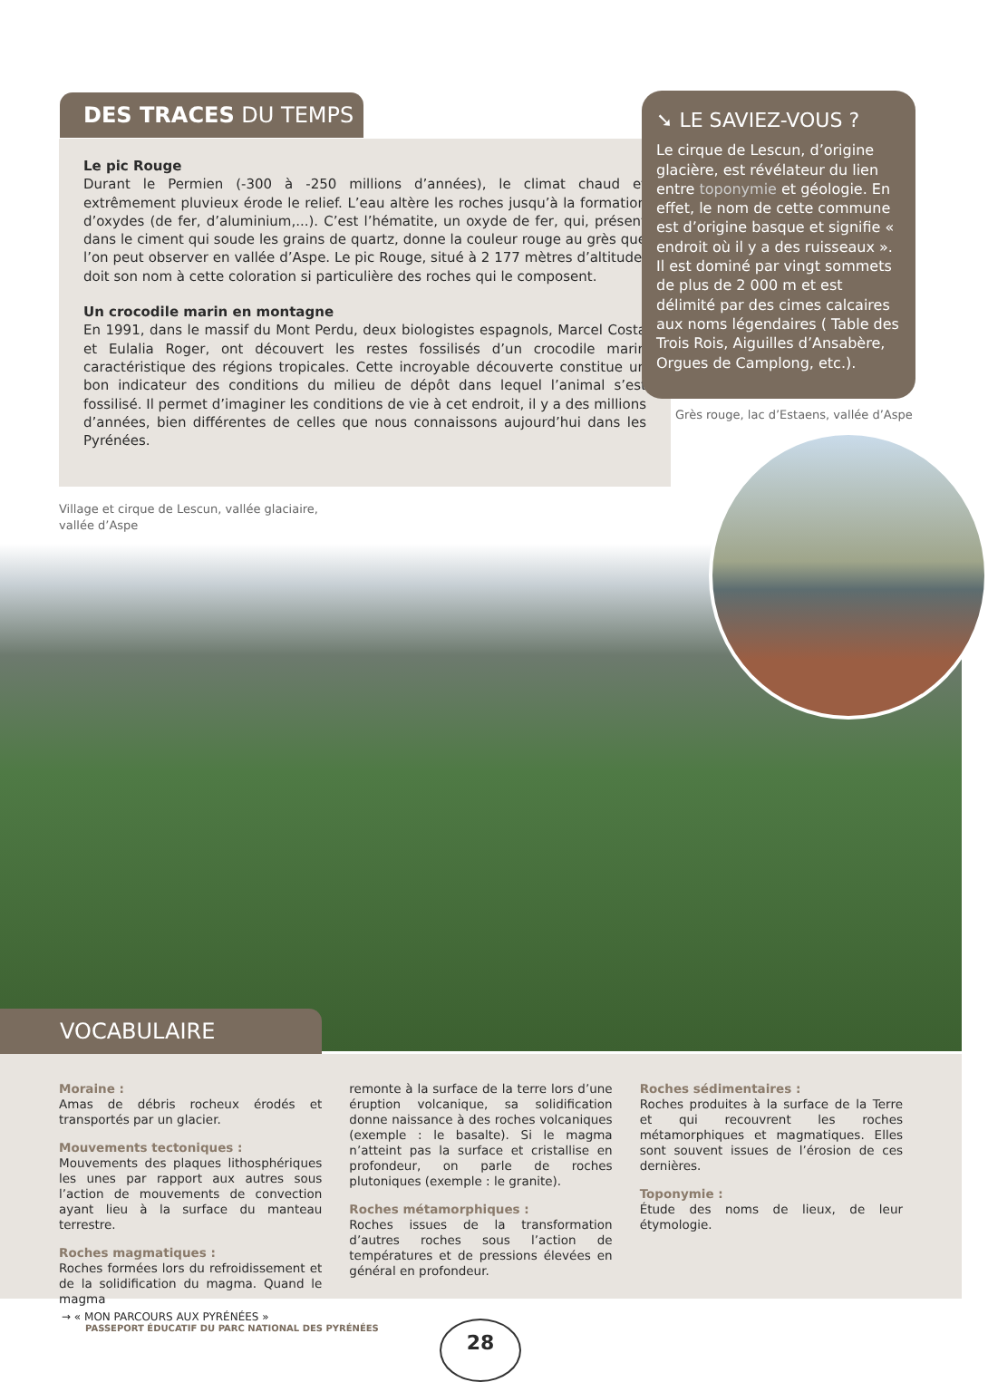DES TRACES DU TEMPS
Le pic Rouge
Durant le Permien (-300 à -250 millions d’années), le climat chaud et extrêmement pluvieux érode le relief. L’eau altère les roches jusqu’à la formation d’oxydes (de fer, d’aluminium,...). C’est l’hématite, un oxyde de fer, qui, présent dans le ciment qui soude les grains de quartz, donne la couleur rouge au grès que l’on peut observer en vallée d’Aspe. Le pic Rouge, situé à 2 177 mètres d’altitude, doit son nom à cette coloration si particulière des roches qui le composent.
Un crocodile marin en montagne
En 1991, dans le massif du Mont Perdu, deux biologistes espagnols, Marcel Costa et Eulalia Roger, ont découvert les restes fossilisés d’un crocodile marin caractéristique des régions tropicales. Cette incroyable découverte constitue un bon indicateur des conditions du milieu de dépôt dans lequel l’animal s’est fossilisé. Il permet d’imaginer les conditions de vie à cet endroit, il y a des millions d’années, bien différentes de celles que nous connaissons aujourd’hui dans les Pyrénées.
➘ LE SAVIEZ-VOUS ?
Le cirque de Lescun, d’origine glacière, est révélateur du lien entre toponymie et géologie. En effet, le nom de cette commune est d’origine basque et signifie « endroit où il y a des ruisseaux ». Il est dominé par vingt sommets de plus de 2 000 m et est délimité par des cimes calcaires aux noms légendaires ( Table des Trois Rois, Aiguilles d’Ansabère, Orgues de Camplong, etc.).
Grès rouge, lac d’Estaens, vallée d’Aspe
Village et cirque de Lescun, vallée glaciaire,
vallée d’Aspe
VOCABULAIRE
Moraine :
Amas de débris rocheux érodés et transportés par un glacier.
Mouvements tectoniques :
Mouvements des plaques lithosphériques les unes par rapport aux autres sous l’action de mouvements de convection ayant lieu à la surface du manteau terrestre.
Roches magmatiques :
Roches formées lors du refroidissement et de la solidification du magma. Quand le magma
remonte à la surface de la terre lors d’une éruption volcanique, sa solidification donne naissance à des roches volcaniques (exemple : le basalte). Si le magma n’atteint pas la surface et cristallise en profondeur, on parle de roches plutoniques (exemple : le granite).
Roches métamorphiques :
Roches issues de la transformation d’autres roches sous l’action de températures et de pressions élevées en général en profondeur.
Roches sédimentaires :
Roches produites à la surface de la Terre et qui recouvrent les roches métamorphiques et magmatiques. Elles sont souvent issues de l’érosion de ces dernières.
Toponymie :
Étude des noms de lieux, de leur étymologie.
→ « MON PARCOURS AUX PYRÉNÉES »
PASSEPORT ÉDUCATIF DU PARC NATIONAL DES PYRÉNÉES
28